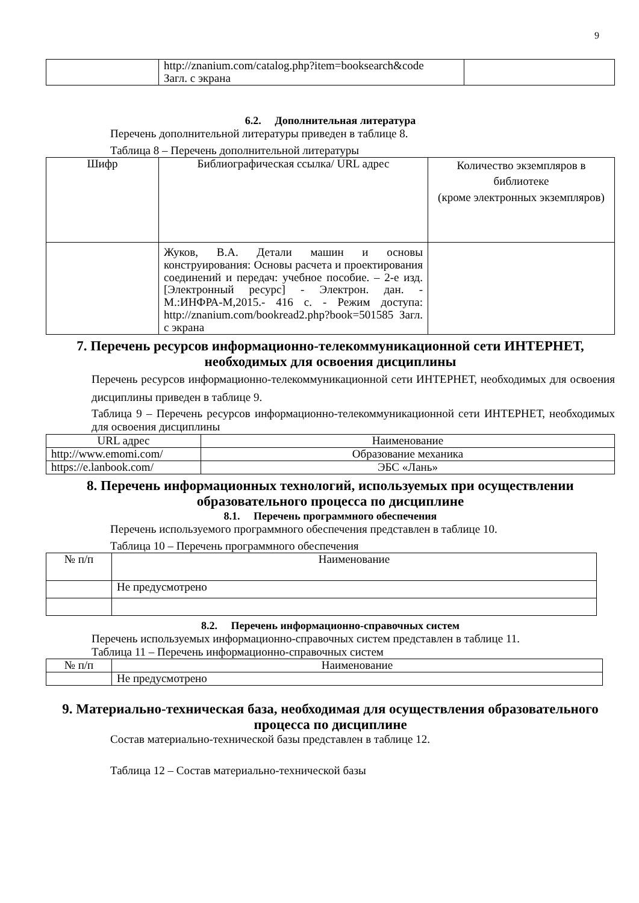9
| | http://znanium.com/catalog.php?item=booksearch&code Загл. с экрана | |
6.2. Дополнительная литература
Перечень дополнительной литературы приведен в таблице 8.
Таблица 8 – Перечень дополнительной литературы
| Шифр | Библиографическая ссылка/ URL адрес | Количество экземпляров в библиотеке (кроме электронных экземпляров) |
| --- | --- | --- |
| | Жуков, В.А. Детали машин и основы конструирования: Основы расчета и проектирования соединений и передач: учебное пособие. – 2-е изд. [Электронный ресурс] - Электрон. дан. - М.:ИНФРА-М,2015.- 416 с. - Режим доступа: http://znanium.com/bookread2.php?book=501585 Загл. с экрана | |
7. Перечень ресурсов информационно-телекоммуникационной сети ИНТЕРНЕТ, необходимых для освоения дисциплины
Перечень ресурсов информационно-телекоммуникационной сети ИНТЕРНЕТ, необходимых для освоения дисциплины приведен в таблице 9.
Таблица 9 – Перечень ресурсов информационно-телекоммуникационной сети ИНТЕРНЕТ, необходимых для освоения дисциплины
| URL адрес | Наименование |
| --- | --- |
| http://www.emomi.com/ | Образование механика |
| https://e.lanbook.com/ | ЭБС «Лань» |
8. Перечень информационных технологий, используемых при осуществлении образовательного процесса по дисциплине
8.1. Перечень программного обеспечения
Перечень используемого программного обеспечения представлен в таблице 10.
Таблица 10 – Перечень программного обеспечения
| № п/п | Наименование |
| --- | --- |
| | Не предусмотрено |
8.2. Перечень информационно-справочных систем
Перечень используемых информационно-справочных систем представлен в таблице 11.
Таблица 11 – Перечень информационно-справочных систем
| № п/п | Наименование |
| --- | --- |
| | Не предусмотрено |
9. Материально-техническая база, необходимая для осуществления образовательного процесса по дисциплине
Состав материально-технической базы представлен в таблице 12.
Таблица 12 – Состав материально-технической базы